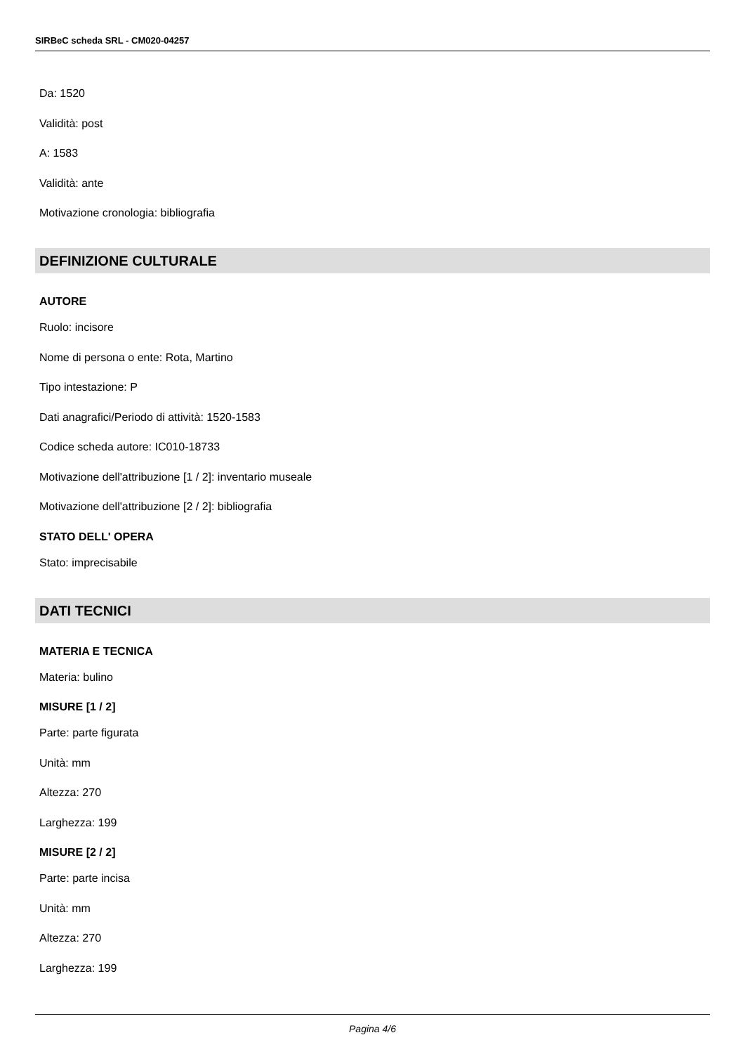SIRBeC scheda SRL - CM020-04257
Da: 1520
Validità: post
A: 1583
Validità: ante
Motivazione cronologia: bibliografia
DEFINIZIONE CULTURALE
AUTORE
Ruolo: incisore
Nome di persona o ente: Rota, Martino
Tipo intestazione: P
Dati anagrafici/Periodo di attività: 1520-1583
Codice scheda autore: IC010-18733
Motivazione dell'attribuzione [1 / 2]: inventario museale
Motivazione dell'attribuzione [2 / 2]: bibliografia
STATO DELL' OPERA
Stato: imprecisabile
DATI TECNICI
MATERIA E TECNICA
Materia: bulino
MISURE [1 / 2]
Parte: parte figurata
Unità: mm
Altezza: 270
Larghezza: 199
MISURE [2 / 2]
Parte: parte incisa
Unità: mm
Altezza: 270
Larghezza: 199
Pagina 4/6